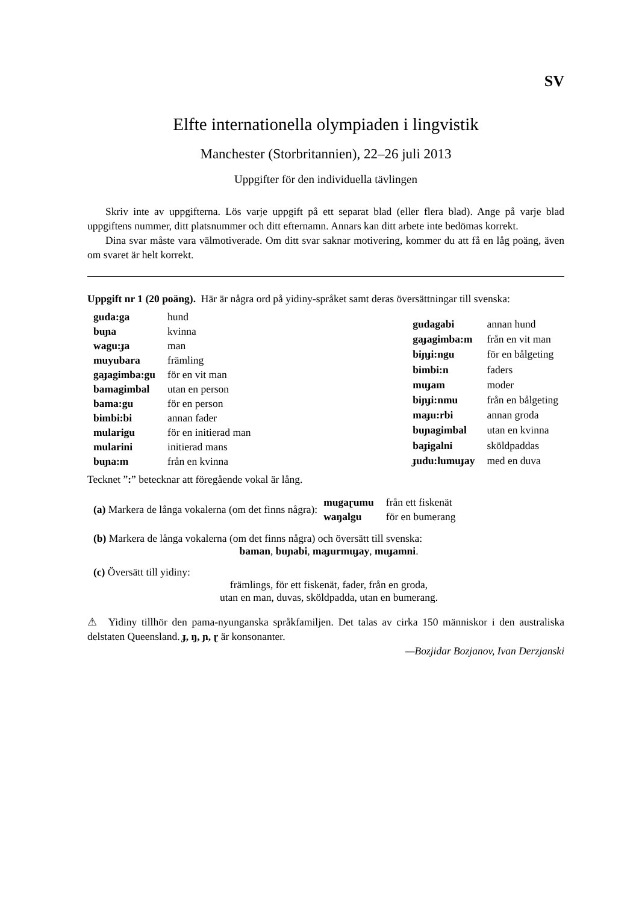SV
Elfte internationella olympiaden i lingvistik
Manchester (Storbritannien), 22–26 juli 2013
Uppgifter för den individuella tävlingen
Skriv inte av uppgifterna. Lös varje uppgift på ett separat blad (eller flera blad). Ange på varje blad uppgiftens nummer, ditt platsnummer och ditt efternamn. Annars kan ditt arbete inte bedömas korrekt.
Dina svar måste vara välmotiverade. Om ditt svar saknar motivering, kommer du att få en låg poäng, även om svaret är helt korrekt.
Uppgift nr 1 (20 poäng). Här är några ord på yidiny-språket samt deras översättningar till svenska:
| guda:ga | hund |
| buɲa | kvinna |
| wagu:ɟa | man |
| muyubara | främling |
| gaɟagimba:gu | för en vit man |
| bamagimbal | utan en person |
| bama:gu | för en person |
| bimbi:bi | annan fader |
| mularigu | för en initierad man |
| mularini | initierad mans |
| buɲa:m | från en kvinna |
| gudagabi | annan hund |
| gaɟagimba:m | från en vit man |
| biɲɟi:ngu | för en bålgeting |
| bimbi:n | faders |
| muɟam | moder |
| biɲɟi:nmu | från en bålgeting |
| maɟu:rbi | annan groda |
| buɲagimbal | utan en kvinna |
| baɟigalni | sköldpaddas |
| ɟudu:lumuɟay | med en duva |
Tecknet ”:” betecknar att föregående vokal är lång.
(a) Markera de långa vokalerna (om det finns några):
| mugaɽumu | från ett fiskenät |
| waŋalgu | för en bumerang |
(b) Markera de långa vokalerna (om det finns några) och översätt till svenska:
baman, buɲabi, maɟurmuɟay, muɟamni.
(c) Översätt till yidiny:
främlings, för ett fiskenät, fader, från en groda,
utan en man, duvas, sköldpadda, utan en bumerang.
⚠ Yidiny tillhör den pama-nyunganska språkfamiljen. Det talas av cirka 150 människor i den australiska delstaten Queensland. ɟ, ŋ, ɲ, ɽ är konsonanter.
—Bozjidar Bozjanov, Ivan Derzjanski